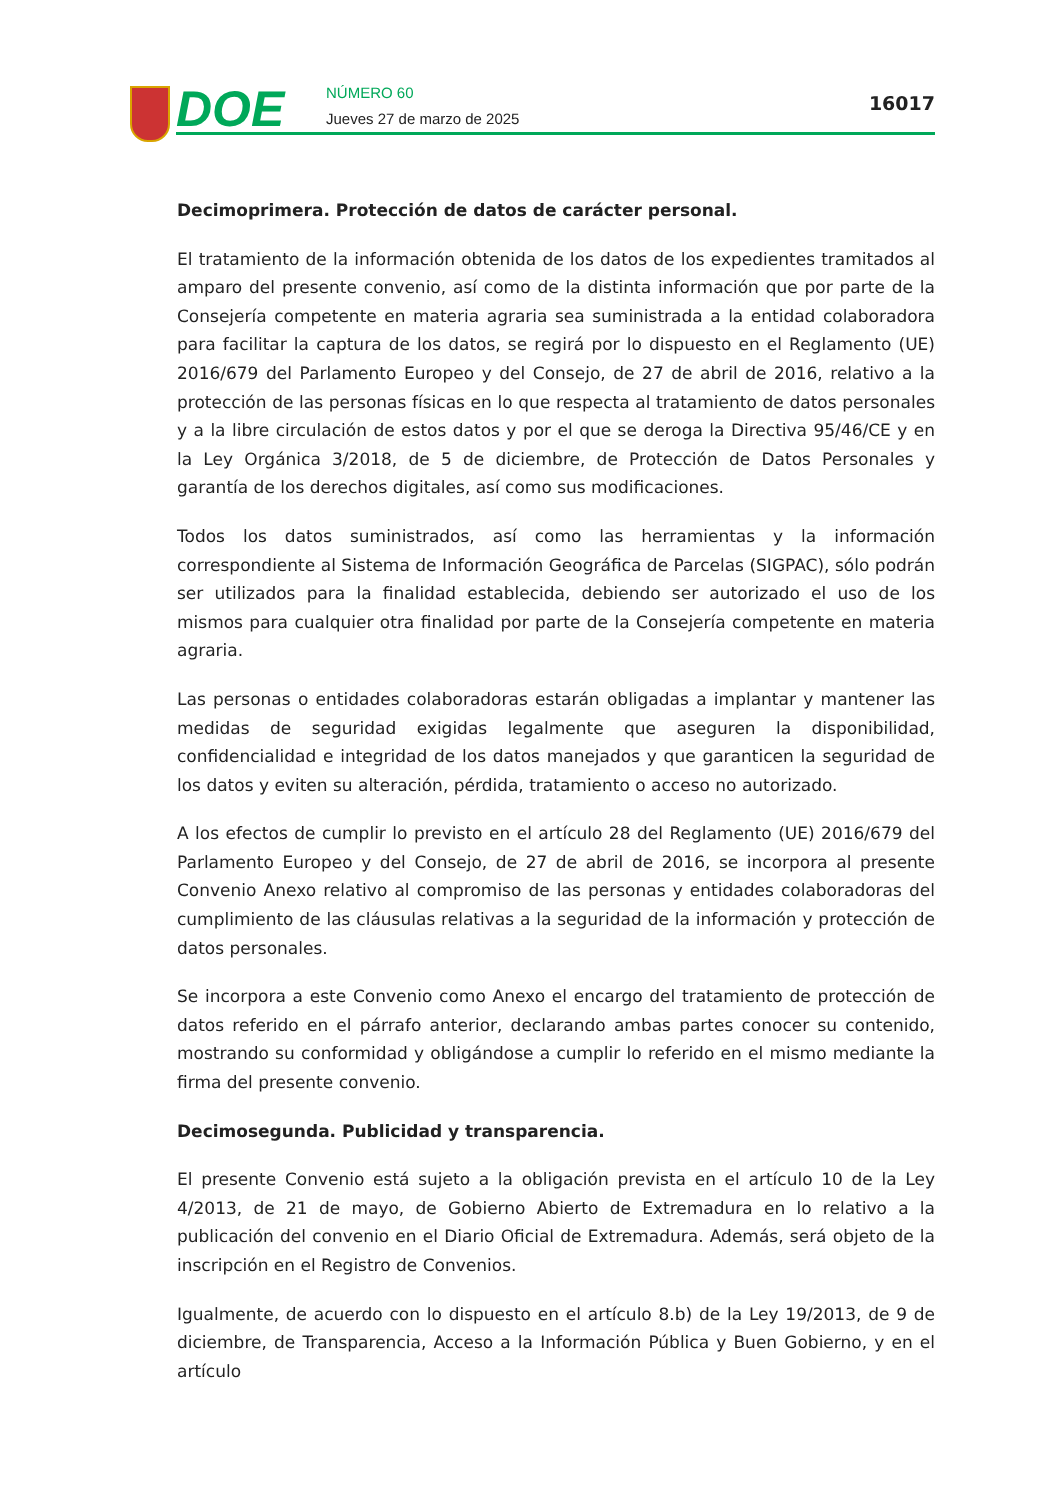DOE
NÚMERO 60
Jueves 27 de marzo de 2025
16017
Decimoprimera. Protección de datos de carácter personal.
El tratamiento de la información obtenida de los datos de los expedientes tramitados al amparo del presente convenio, así como de la distinta información que por parte de la Consejería competente en materia agraria sea suministrada a la entidad colaboradora para facilitar la captura de los datos, se regirá por lo dispuesto en el Reglamento (UE) 2016/679 del Parlamento Europeo y del Consejo, de 27 de abril de 2016, relativo a la protección de las personas físicas en lo que respecta al tratamiento de datos personales y a la libre circulación de estos datos y por el que se deroga la Directiva 95/46/CE y en la Ley Orgánica 3/2018, de 5 de diciembre, de Protección de Datos Personales y garantía de los derechos digitales, así como sus modificaciones.
Todos los datos suministrados, así como las herramientas y la información correspondiente al Sistema de Información Geográfica de Parcelas (SIGPAC), sólo podrán ser utilizados para la finalidad establecida, debiendo ser autorizado el uso de los mismos para cualquier otra finalidad por parte de la Consejería competente en materia agraria.
Las personas o entidades colaboradoras estarán obligadas a implantar y mantener las medidas de seguridad exigidas legalmente que aseguren la disponibilidad, confidencialidad e integridad de los datos manejados y que garanticen la seguridad de los datos y eviten su alteración, pérdida, tratamiento o acceso no autorizado.
A los efectos de cumplir lo previsto en el artículo 28 del Reglamento (UE) 2016/679 del Parlamento Europeo y del Consejo, de 27 de abril de 2016, se incorpora al presente Convenio Anexo relativo al compromiso de las personas y entidades colaboradoras del cumplimiento de las cláusulas relativas a la seguridad de la información y protección de datos personales.
Se incorpora a este Convenio como Anexo el encargo del tratamiento de protección de datos referido en el párrafo anterior, declarando ambas partes conocer su contenido, mostrando su conformidad y obligándose a cumplir lo referido en el mismo mediante la firma del presente convenio.
Decimosegunda. Publicidad y transparencia.
El presente Convenio está sujeto a la obligación prevista en el artículo 10 de la Ley 4/2013, de 21 de mayo, de Gobierno Abierto de Extremadura en lo relativo a la publicación del convenio en el Diario Oficial de Extremadura. Además, será objeto de la inscripción en el Registro de Convenios.
Igualmente, de acuerdo con lo dispuesto en el artículo 8.b) de la Ley 19/2013, de 9 de diciembre, de Transparencia, Acceso a la Información Pública y Buen Gobierno, y en el artículo